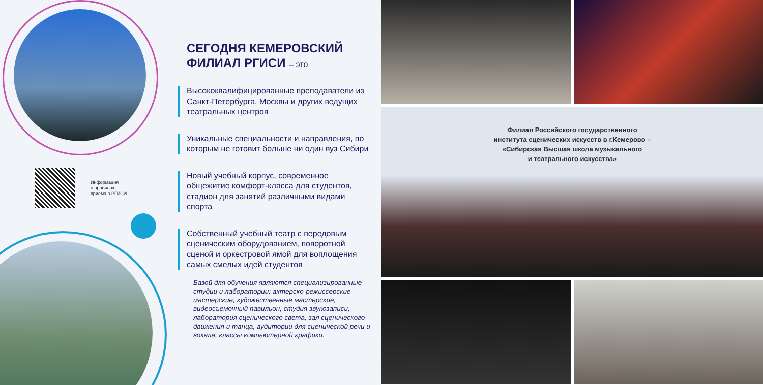Информация
о правилах
приёма в РГИСИ
СЕГОДНЯ КЕМЕРОВСКИЙ ФИЛИАЛ РГИСИ – это
Высококвалифицированные препода­ватели из Санкт-Петербурга, Москвы и других ведущих театральных центров
Уникальные специальности и направ­ления, по которым не готовит больше ни один вуз Сибири
Новый учебный корпус, современное общежитие комфорт-класса для студен­тов, стадион для занятий различными видами спорта
Собственный учебный театр с передовым сценическим оборудованием, поворотной сценой и оркестровой ямой для воплоще­ния самых смелых идей студентов
Базой для обучения являются специализированные студии и лаборатории: актерско-режиссерские мастерские, художественные мастерские, видеосъемочный павильон, студия звукозаписи, лаборатория сценического света, зал сценического движения и танца, аудитории для сценической речи и вокала, классы компьютерной графики.
Филиал Российского государственного
института сценических искусств в г.Кемерово –
«Сибирская Высшая школа музыкального
и театрального искусства»